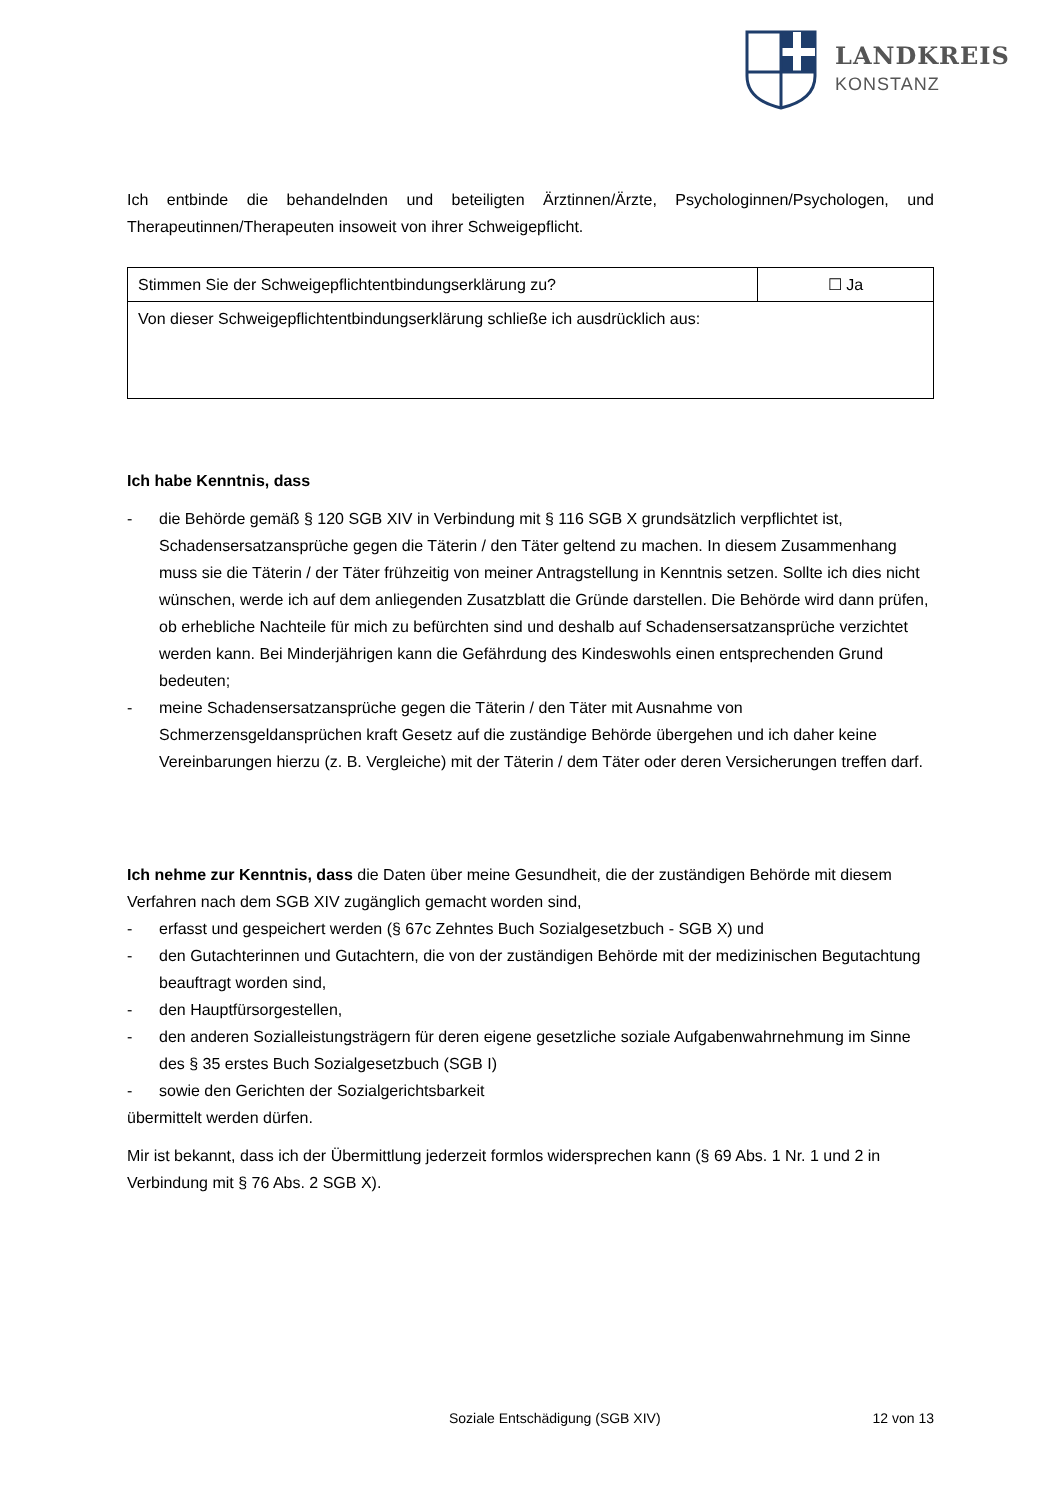LANDKREIS
KONSTANZ
Ich entbinde die behandelnden und beteiligten Ärztinnen/Ärzte, Psychologinnen/Psychologen, und Therapeutinnen/Therapeuten insoweit von ihrer Schweigepflicht.
| Stimmen Sie der Schweigepflichtentbindungserklärung zu? | ☐ Ja |
| Von dieser Schweigepflichtentbindungserklärung schließe ich ausdrücklich aus: | |
Ich habe Kenntnis, dass
- die Behörde gemäß § 120 SGB XIV in Verbindung mit § 116 SGB X grundsätzlich verpflichtet ist, Schadensersatzansprüche gegen die Täterin / den Täter geltend zu machen. In diesem Zusammenhang muss sie die Täterin / der Täter frühzeitig von meiner Antragstellung in Kenntnis setzen. Sollte ich dies nicht wünschen, werde ich auf dem anliegenden Zusatzblatt die Gründe darstellen. Die Behörde wird dann prüfen, ob erhebliche Nachteile für mich zu befürchten sind und deshalb auf Schadensersatzansprüche verzichtet werden kann. Bei Minderjährigen kann die Gefährdung des Kindeswohls einen entsprechenden Grund bedeuten;
- meine Schadensersatzansprüche gegen die Täterin / den Täter mit Ausnahme von Schmerzensgeldansprüchen kraft Gesetz auf die zuständige Behörde übergehen und ich daher keine Vereinbarungen hierzu (z. B. Vergleiche) mit der Täterin / dem Täter oder deren Versicherungen treffen darf.
Ich nehme zur Kenntnis, dass die Daten über meine Gesundheit, die der zuständigen Behörde mit diesem Verfahren nach dem SGB XIV zugänglich gemacht worden sind,
- erfasst und gespeichert werden (§ 67c Zehntes Buch Sozialgesetzbuch - SGB X) und
- den Gutachterinnen und Gutachtern, die von der zuständigen Behörde mit der medizinischen Begutachtung beauftragt worden sind,
- den Hauptfürsorgestellen,
- den anderen Sozialleistungsträgern für deren eigene gesetzliche soziale Aufgabenwahrnehmung im Sinne des § 35 erstes Buch Sozialgesetzbuch (SGB I)
- sowie den Gerichten der Sozialgerichtsbarkeit
übermittelt werden dürfen.
Mir ist bekannt, dass ich der Übermittlung jederzeit formlos widersprechen kann (§ 69 Abs. 1 Nr. 1 und 2 in Verbindung mit § 76 Abs. 2 SGB X).
Soziale Entschädigung (SGB XIV) 12 von 13